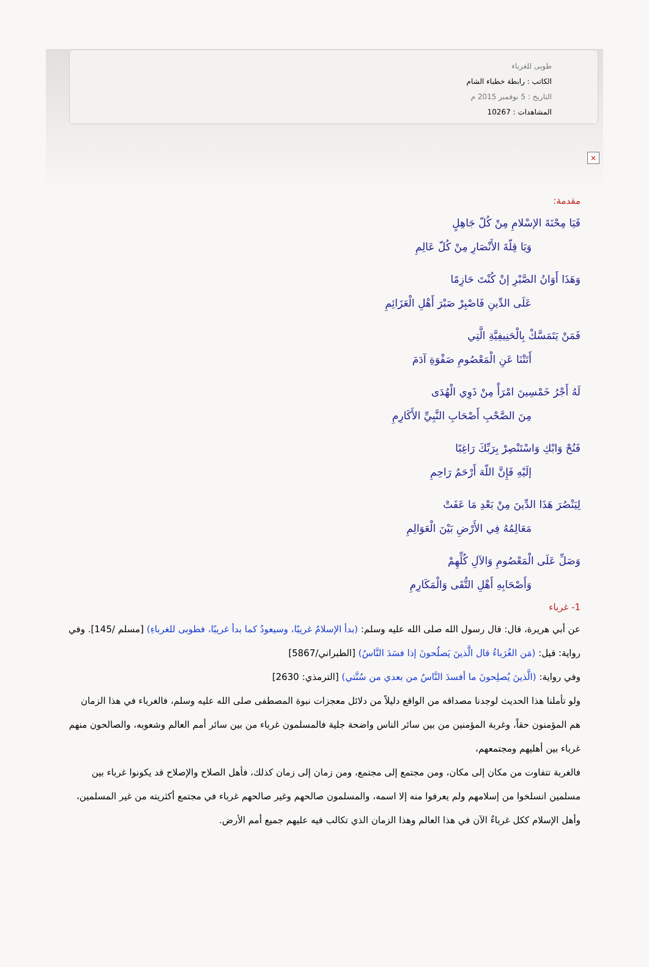طوبى للغرباء
الكاتب : رابطة خطباء الشام
التاريخ : 5 نوفمبر 2015 م
المشاهدات : 10267
×
مقدمة:
فَيَا مِحْنَةَ الإسْلامِ مِنْ كُلّ جَاهِلٍ
وَيَا قِلّةَ الأَنْصَارِ مِنْ كُلّ عَالِمِ
وَهَذَا أَوَانُ الصَّبْرِ إنْ كُنْتَ حَازِمًا
عَلَى الدِّينِ فَاصْبِرْ صَبْرَ أَهْلِ الْعَزَائِمِ
فَمَنْ يَتَمَسَّكْ بِالْحَنِيفِيَّةِ الَّتِي
أَتَتْنَا عَنِ الْمَعْصُومِ صَفْوَةِ آدَمَ
لَهُ أَجْرُ خَمْسِينَ امْرَأً مِنْ ذَوِي الْهُدَى
مِنَ الصَّحْبِ أَصْحَابِ النَّبِيِّ الأَكَارِمِ
فَنُحْ وَابْكِ وَاسْتَنْصِرْ بِرَبِّكَ رَاغِبًا
إلَيْهِ فَإِنَّ اللّهَ أَرْحَمُ رَاحِمِ
لِيَنْصُرَ هَذَا الدِّينَ مِنْ بَعْدِ مَا عَفَتْ
مَعَالِمُهُ فِي الأَرْضِ بَيْنَ الْعَوَالِمِ
وَصَلِّ عَلَى الْمَعْصُومِ وَالآلِ كُلِّهِمْ
وَأَصْحَابِهِ أَهْلِ التُّقَى وَالْمَكَارِمِ
1- غرباء
عن أبي هريرة، قال: قال رسول الله صلى الله عليه وسلم: (بدأ الإسلامُ غريبًا، وسيعودُ كما بدأ غريبًا، فطوبى للغرباءِ) [مسلم /145]. وفي رواية: قيل: (مَن الغُرَباءُ قال الَّذينَ يَصلُحونَ إذا فسَدَ النَّاسُ) [الطبراني/5867]
وفي رواية: (الَّذينَ يُصلِحونَ ما أفسدَ النَّاسُ من بعدي من سُنَّتي) [الترمذي: 2630]
ولو تأملنا هذا الحديث لوجدنا مصداقه من الواقع دليلاً من دلائل معجزات نبوة المصطفى صلى الله عليه وسلم، فالغرباء في هذا الزمان هم المؤمنون حقاً، وغربة المؤمنين من بين سائر الناس واضحة جلية فالمسلمون غرباء من بين سائر أمم العالم وشعوبه، والصالحون منهم غرباء بين أهليهم ومجتمعهم،
فالغربة تتفاوت من مكان إلى مكان، ومن مجتمع إلى مجتمع، ومن زمان إلى زمان كذلك، فأهل الصلاح والإصلاح قد يكونوا غرباء بين مسلمين انسلخوا من إسلامهم ولم يعرفوا منه إلا اسمه، والمسلمون صالحهم وغير صالحهم غرباء في مجتمع أكثريته من غير المسلمين، وأهل الإسلام ككل غرباءٌ الآن في هذا العالم وهذا الزمان الذي تكالب فيه عليهم جميع أمم الأرض.